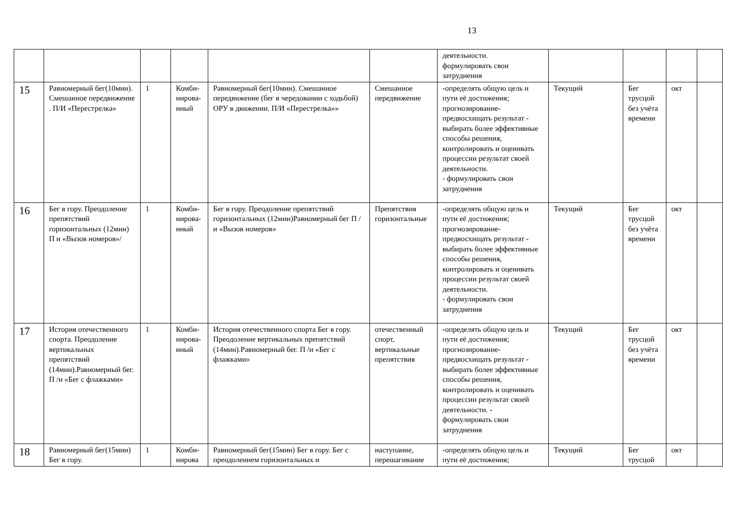13
| | | | | | | деятельности. формулировать свои затруднения | | | | |
| 15 | Равномерный бег(10мин). Смешанное передвижение . П/И «Перестрелка» | 1 | Комби­нирова­нный | Равномерный бег(10мин). Смешанное передвижение (бег в чередовании с ходьбой) ОРУ в движении. П/И «Перестрелка»» | Смешанное передвижение | - определять общую цель и пути её достижения; прогнозирование- предвосхищать результат - выбирать более эффективные способы решения, контролировать и оценивать процессии результат своей деятельности. - формулировать свои затруднения | Текущий | Бег трусцой без учёта времени | окт | |
| 16 | Бег в гору. Преодоление препятствий горизонтальных (12мин) П и «Вызов номеров»/ | 1 | Комби­нирова­нный | Бег в гору. Преодоление препятствий горизонтальных (12мин)Равномерный бег П /и «Вызов номеров» | Препятствия горизонтальные | -определять общую цель и пути её достижения; прогнозирование- предвосхищать результат - выбирать более эффективные способы решения, контролировать и оценивать процессии результат своей деятельности. - формулировать свои затруднения | Текущий | Бег трусцой без учёта времени | окт | |
| 17 | История отечественного спорта. Преодоление вертикальных препятствий (14мин).Равномерный бег. П /и «Бег с флажками» | 1 | Комби­нирова­нный | История отечественного спорта Бег в гору. Преодоление вертикальных препятствий (14мин).Равномерный бег. П /и «Бег с флажками» | отечественный спорт, вертикальные препятствия | - определять общую цель и пути её достижения; прогнозирование- предвосхищать результат - выбирать более эффективные способы решения, контролировать и оценивать процессии результат своей деятельности. - формулировать свои затруднения | Текущий | Бег трусцой без учёта времени | окт | |
| 18 | Равномерный бег(15мин) Бег в гору. | 1 | Комби­нирова | Равномерный бег(15мин) Бег в гору. Бег с преодолением горизонтальных и | наступание, перешагивание | - определять общую цель и пути её достижения; | Текущий | Бег трусцой | окт | |